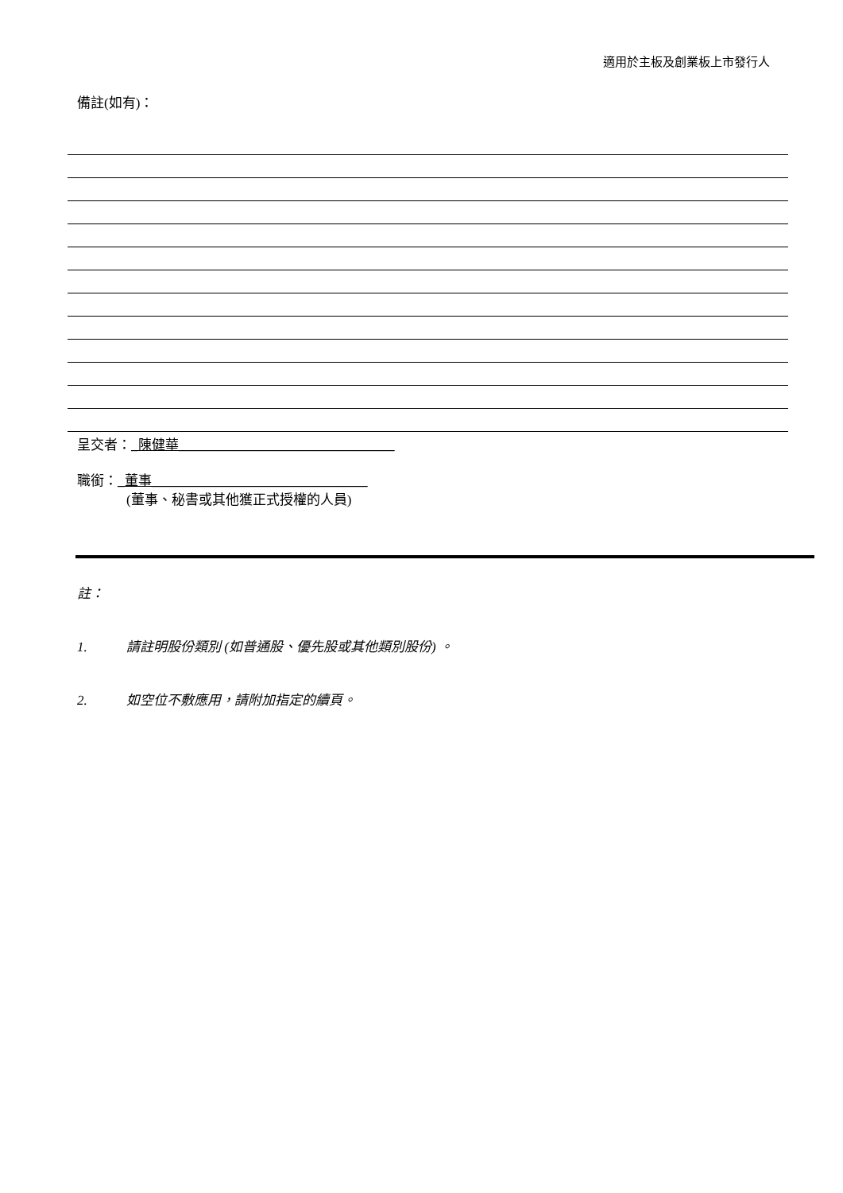適用於主板及創業板上市發行人
備註(如有)：
呈交者：_陳健華________________________________
職銜：_董事________________________________
(董事、秘書或其他獲正式授權的人員)
註：
1. 請註明股份類別 (如普通股、優先股或其他類別股份) 。
2. 如空位不敷應用，請附加指定的續頁。